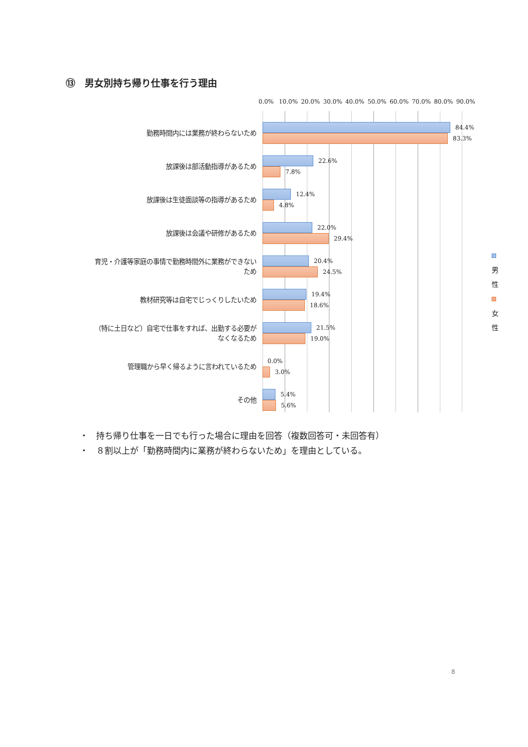⑬　男女別持ち帰り仕事を行う理由
0.0% 10.0% 20.0% 30.0% 40.0% 50.0% 60.0% 70.0% 80.0% 90.0%
勤務時間内には業務が終わらないため
84.4%
83.3%
放課後は部活動指導があるため
22.6%
7.8%
放課後は生徒面談等の指導があるため
12.4%
4.8%
放課後は会議や研修があるため
22.0%
29.4%
育児・介護等家庭の事情で勤務時間外に業務ができない
ため
20.4%
24.5%
男性
女性
教材研究等は自宅でじっくりしたいため
19.4%
18.6%
（特に土日など）自宅で仕事をすれば、出勤する必要が
なくなるため
21.5%
19.0%
管理職から早く帰るように言われているため
0.0%
3.0%
その他
5.4%
5.6%
・ 持ち帰り仕事を一日でも行った場合に理由を回答（複数回答可・未回答有）
・ ８割以上が「勤務時間内に業務が終わらないため」を理由としている。
8